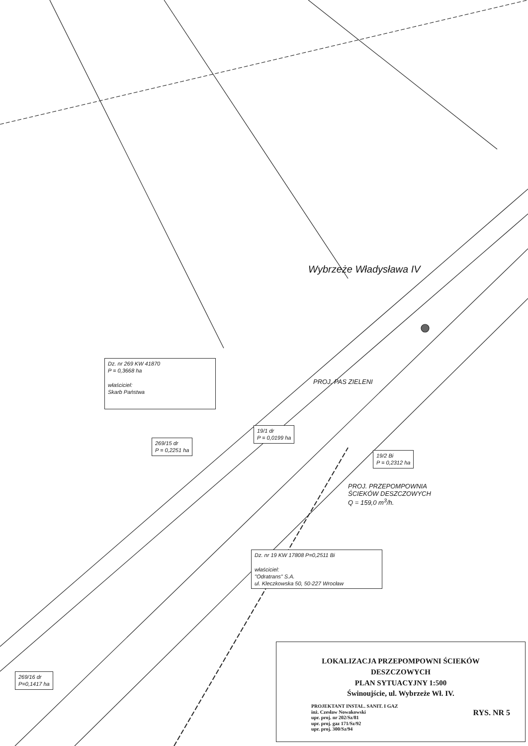Dz. nr 269 KW 41870
P = 0,3668 ha
właściciel:
Skarb Państwa
269/15 dr
P = 0,2251 ha
19/1 dr
P = 0,0199 ha
19/2 Bi
P = 0,2312 ha
Dz. nr 19 KW 17808 P=0,2511 Bi
właściciel:
"Odratrans" S.A.
ul. Kleczkowska 50, 50-227 Wrocław
269/16 dr
P=0,1417 ha
PROJ. PRZEPOMPOWNIA
ŚCIEKÓW DESZCZOWYCH
Q = 159,0 m<sup>3</sup>/h.
Wybrzeże Władysława IV
PROJ. PAS ZIELENI
LOKALIZACJA PRZEPOMPOWNI ŚCIEKÓW
DESZCZOWYCH
PLAN SYTUACYJNY 1:500
Świnoujście, ul. Wybrzeże Wł. IV.
PROJEKTANT INSTAL. SANIT. I GAZ
inż. Czesław Nowakowski
upr. proj. nr 202/Sz/81
upr. proj. gaz 171/Sz/92
upr. proj. 300/Sz/94
RYS. NR 5